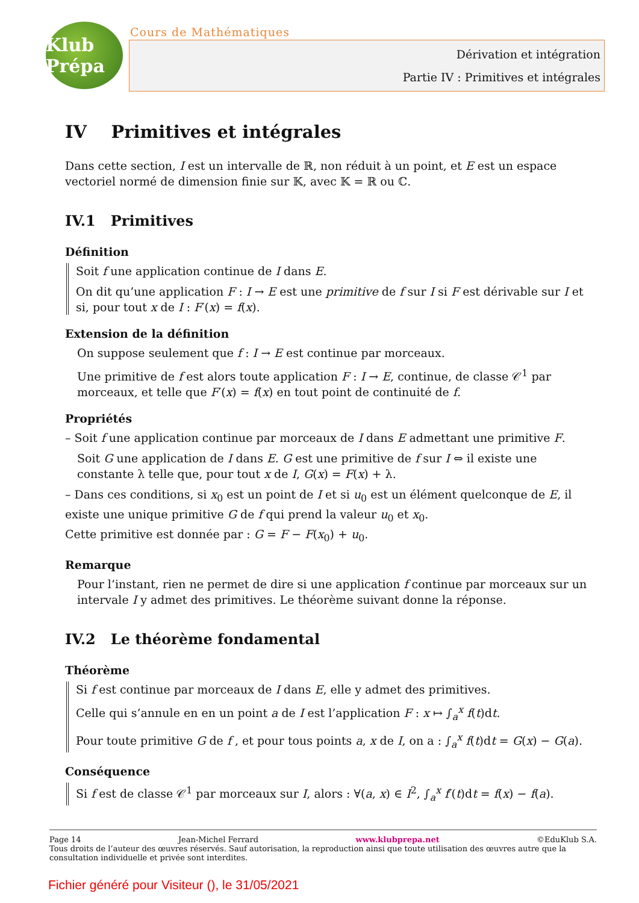Klub Prépa
Cours de Mathématiques
Dérivation et intégration
Partie IV : Primitives et intégrales
IV Primitives et intégrales
Dans cette section, I est un intervalle de ℝ, non réduit à un point, et E est un espace vectoriel normé de dimension finie sur 𝕂, avec 𝕂 = ℝ ou ℂ.
IV.1 Primitives
Définition
Soit f une application continue de I dans E.
On dit qu’une application F : I → E est une primitive de f sur I si F est dérivable sur I et si, pour tout x de I : F′(x) = f(x).
Extension de la définition
On suppose seulement que f : I → E est continue par morceaux.
Une primitive de f est alors toute application F : I → E, continue, de classe 𝒞<sup>1</sup> par morceaux, et telle que F′(x) = f(x) en tout point de continuité de f.
Propriétés
– Soit f une application continue par morceaux de I dans E admettant une primitive F.
Soit G une application de I dans E. G est une primitive de f sur I ⇔ il existe une constante λ telle que, pour tout x de I, G(x) = F(x) + λ.
– Dans ces conditions, si x<sub>0</sub> est un point de I et si u<sub>0</sub> est un élément quelconque de E, il existe une unique primitive G de f qui prend la valeur u<sub>0</sub> et x<sub>0</sub>.
Cette primitive est donnée par : G = F − F(x<sub>0</sub>) + u<sub>0</sub>.
Remarque
Pour l’instant, rien ne permet de dire si une application f continue par morceaux sur un intervale I y admet des primitives. Le théorème suivant donne la réponse.
IV.2 Le théorème fondamental
Théorème
Si f est continue par morceaux de I dans E, elle y admet des primitives.
Celle qui s’annule en en un point a de I est l’application F : x ↦ ∫<sub>a</sub><sup>x</sup> f(t)dt.
Pour toute primitive G de f , et pour tous points a, x de I, on a : ∫<sub>a</sub><sup>x</sup> f(t)dt = G(x) − G(a).
Conséquence
Si f est de classe 𝒞<sup>1</sup> par morceaux sur I, alors : ∀(a, x) ∈ I<sup>2</sup>, ∫<sub>a</sub><sup>x</sup> f′(t)dt = f(x) − f(a).
Page 14 Jean-Michel Ferrard www.klubprepa.net ©EduKlub S.A.
Tous droits de l’auteur des œuvres réservés. Sauf autorisation, la reproduction ainsi que toute utilisation des œuvres autre que la consultation individuelle et privée sont interdites.
Fichier généré pour Visiteur (), le 31/05/2021